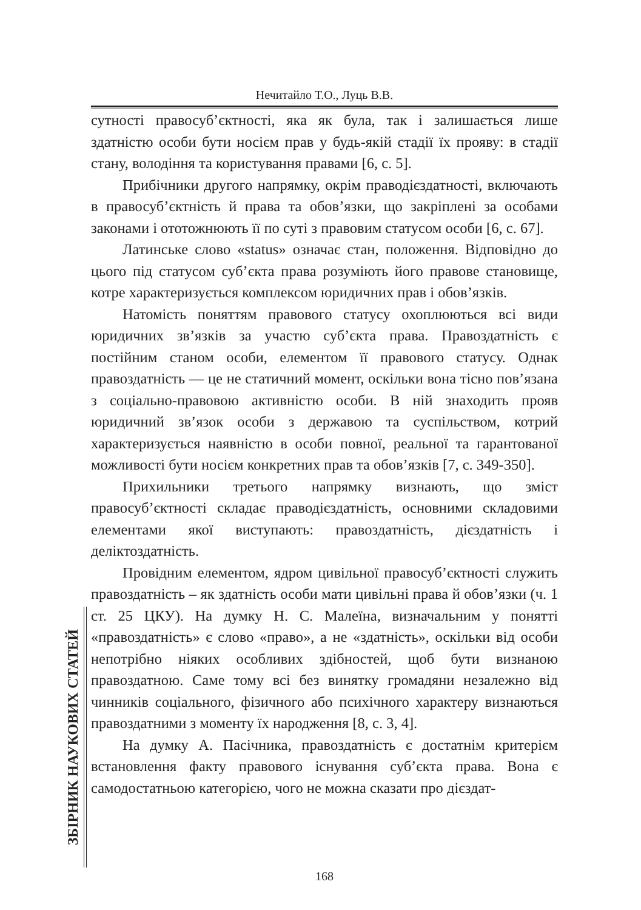Нечитайло Т.О., Луць В.В.
сутності правосуб’єктності, яка як була, так і залишається лише здатністю особи бути носієм прав у будь-якій стадії їх прояву: в стадії стану, володіння та користування правами [6, с. 5].
Прибічники другого напрямку, окрім праводієздатності, включають в правосуб’єктність й права та обов’язки, що закріплені за особами законами і ототожнюють її по суті з правовим статусом особи [6, с. 67].
Латинське слово «status» означає стан, положення. Відповідно до цього під статусом суб’єкта права розуміють його правове становище, котре характеризується комплексом юридичних прав і обов’язків.
Натомість поняттям правового статусу охоплюються всі види юридичних зв’язків за участю суб’єкта права. Правоздатність є постійним станом особи, елементом її правового статусу. Однак правоздатність — це не статичний момент, оскільки вона тісно пов’язана з соціально-правовою активністю особи. В ній знаходить прояв юридичний зв’язок особи з державою та суспільством, котрий характеризується наявністю в особи повної, реальної та гарантованої можливості бути носієм конкретних прав та обов’язків [7, с. 349-350].
Прихильники третього напрямку визнають, що зміст правосуб’єктності складає праводієздатність, основними складовими елементами якої виступають: правоздатність, дієздатність і деліктоздатність.
Провідним елементом, ядром цивільної правосуб’єктності служить правоздатність – як здатність особи мати цивільні права й обов’язки (ч. 1 ст. 25 ЦКУ). На думку Н. С. Малеїна, визначальним у понятті «правоздатність» є слово «право», а не «здатність», оскільки від особи непотрібно ніяких особливих здібностей, щоб бути визнаною правоздатною. Саме тому всі без винятку громадяни незалежно від чинників соціального, фізичного або психічного характеру визнаються правоздатними з моменту їх народження [8, с. 3, 4].
На думку А. Пасічника, правоздатність є достатнім критерієм встановлення факту правового існування суб’єкта права. Вона є самодостатньою категорією, чого не можна сказати про дієздат-
ЗБІРНИК НАУКОВИХ СТАТЕЙ
168